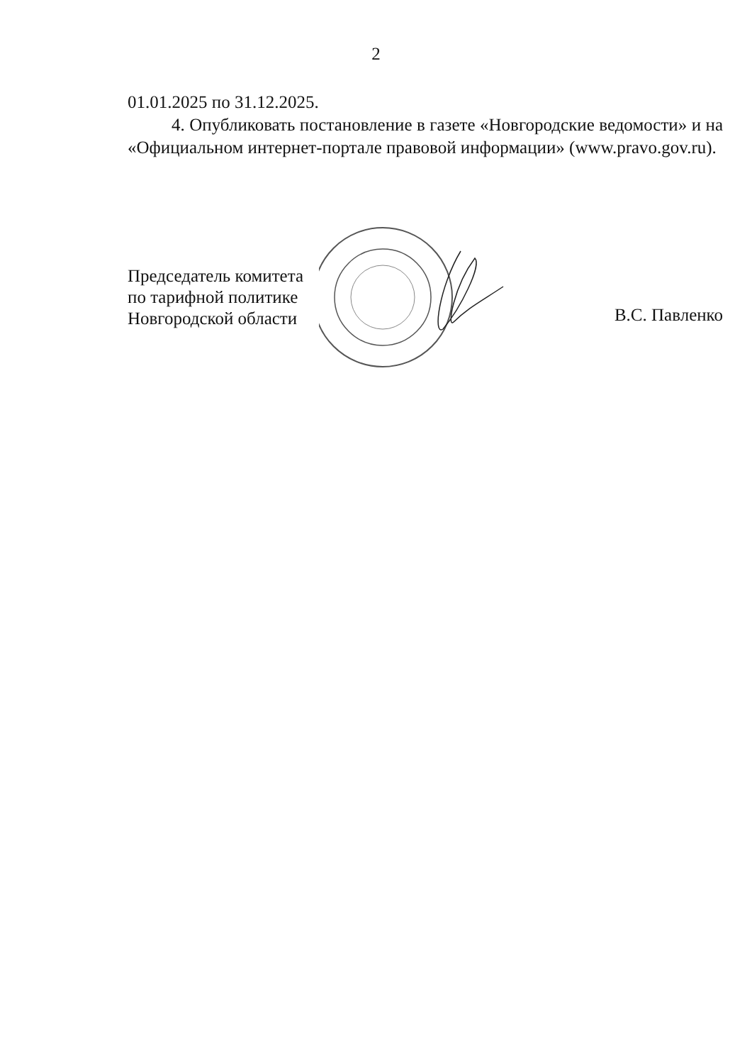2
01.01.2025 по 31.12.2025.
4. Опубликовать постановление в газете «Новгородские ведомости» и на «Официальном интернет-портале правовой информации» (www.pravo.gov.ru).
Председатель комитета
по тарифной политике
Новгородской области
В.С. Павленко